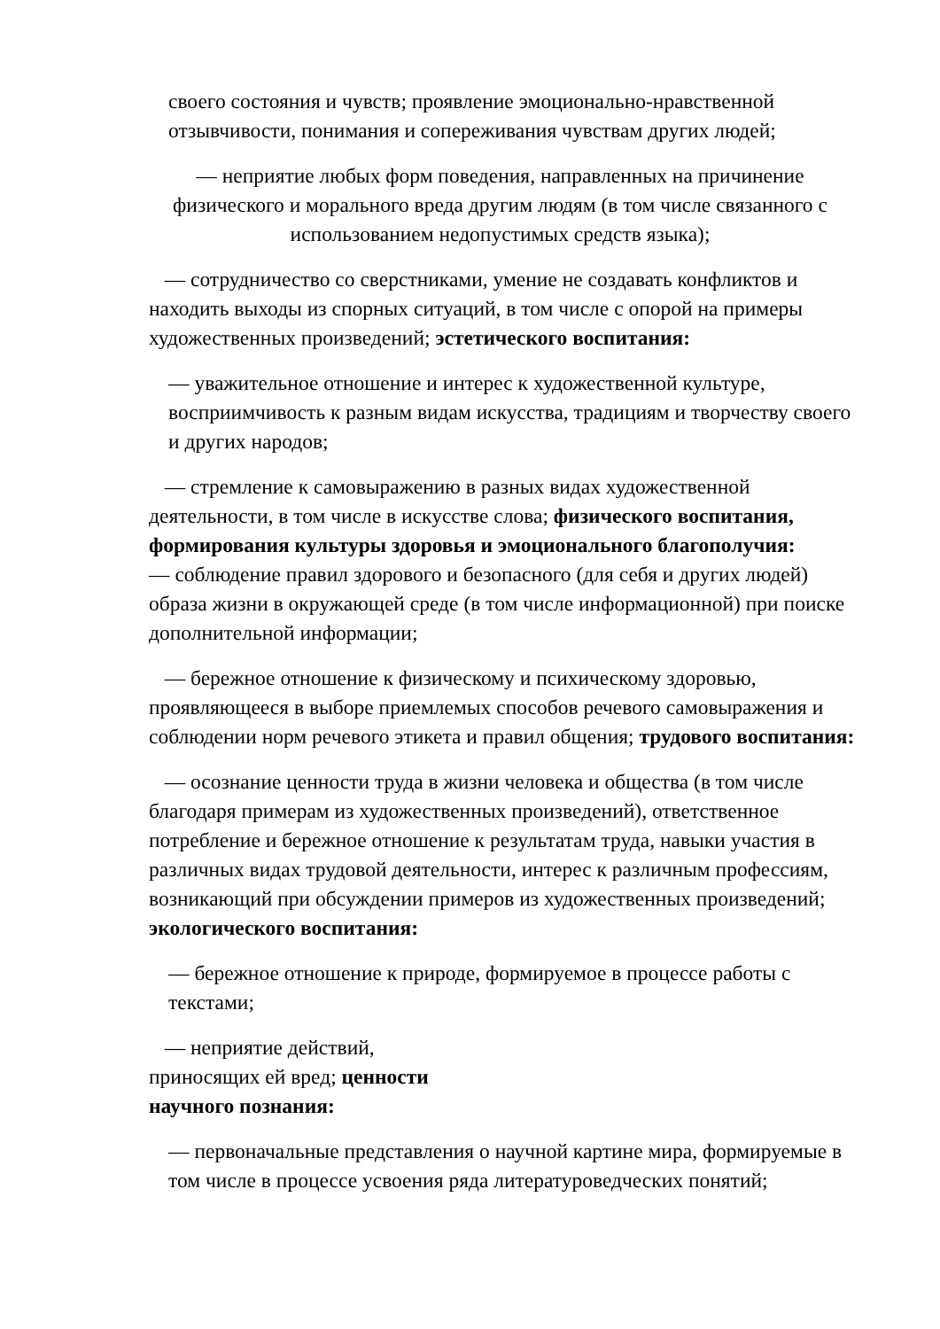своего состояния и чувств; проявление эмоционально-нравственной отзывчивости, понимания и сопереживания чувствам других людей;
— неприятие любых форм поведения, направленных на причинение физического и морального вреда другим людям (в том числе связанного с использованием недопустимых средств языка);
— сотрудничество со сверстниками, умение не создавать конфликтов и находить выходы из спорных ситуаций, в том числе с опорой на примеры художественных произведений; эстетического воспитания:
— уважительное отношение и интерес к художественной культуре, восприимчивость к разным видам искусства, традициям и творчеству своего и других народов;
— стремление к самовыражению в разных видах художественной деятельности, в том числе в искусстве слова; физического воспитания, формирования культуры здоровья и эмоционального благополучия:
— соблюдение правил здорового и безопасного (для себя и других людей) образа жизни в окружающей среде (в том числе информационной) при поиске дополнительной информации;
— бережное отношение к физическому и психическому здоровью, проявляющееся в выборе приемлемых способов речевого самовыражения и соблюдении норм речевого этикета и правил общения; трудового воспитания:
— осознание ценности труда в жизни человека и общества (в том числе благодаря примерам из художественных произведений), ответственное потребление и бережное отношение к результатам труда, навыки участия в различных видах трудовой деятельности, интерес к различным профессиям, возникающий при обсуждении примеров из художественных произведений; экологического воспитания:
— бережное отношение к природе, формируемое в процессе работы с текстами;
— неприятие действий,
приносящих ей вред; ценности
научного познания:
— первоначальные представления о научной картине мира, формируемые в том числе в процессе усвоения ряда литературоведческих понятий;